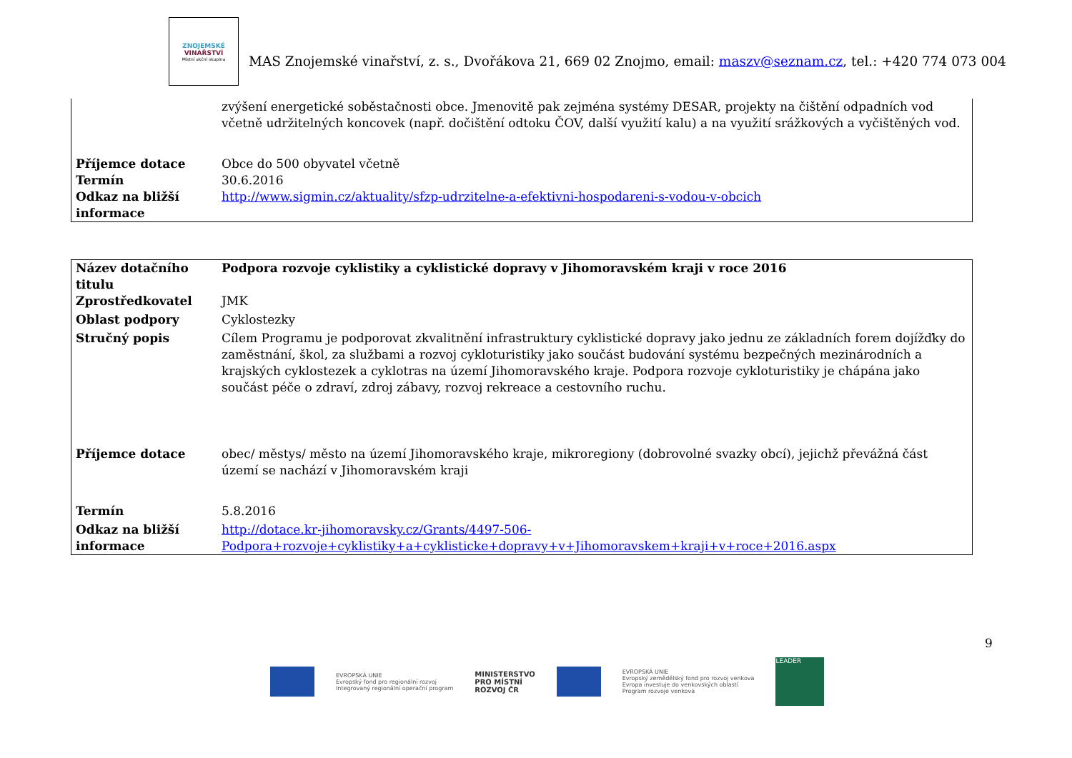ZNOJEMSKÉ
VINAŘSTVÍ
Místní akční skupina
MAS Znojemské vinařství, z. s., Dvořákova 21, 669 02 Znojmo, email: maszv@seznam.cz, tel.: +420 774 073 004
| | zvýšení energetické soběstačnosti obce. Jmenovitě pak zejména systémy DESAR, projekty na čištění odpadních vod včetně udržitelných koncovek (např. dočištění odtoku ČOV, další využití kalu) a na využití srážkových a vyčištěných vod. |
| Příjemce dotace | Obce do 500 obyvatel včetně |
| Termín | 30.6.2016 |
| Odkaz na bližší informace | http://www.sigmin.cz/aktuality/sfzp-udrzitelne-a-efektivni-hospodareni-s-vodou-v-obcich |
| Název dotačního titulu | Podpora rozvoje cyklistiky a cyklistické dopravy v Jihomoravském kraji v roce 2016 |
| Zprostředkovatel | JMK |
| Oblast podpory | Cyklostezky |
| Stručný popis | Cílem Programu je podporovat zkvalitnění infrastruktury cyklistické dopravy jako jednu ze základních forem dojížďky do zaměstnání, škol, za službami a rozvoj cykloturistiky jako součást budování systému bezpečných mezinárodních a krajských cyklostezek a cyklotras na území Jihomoravského kraje. Podpora rozvoje cykloturistiky je chápána jako součást péče o zdraví, zdroj zábavy, rozvoj rekreace a cestovního ruchu. |
| Příjemce dotace | obec/ městys/ město na území Jihomoravského kraje, mikroregiony (dobrovolné svazky obcí), jejichž převážná část území se nachází v Jihomoravském kraji |
| Termín | 5.8.2016 |
| Odkaz na bližší informace | http://dotace.kr-jihomoravsky.cz/Grants/4497-506-Podpora+rozvoje+cyklistiky+a+cyklisticke+dopravy+v+Jihomoravskem+kraji+v+roce+2016.aspx |
9
EVROPSKÁ UNIE
Evropský fond pro regionální rozvoj
Integrovaný regionální operační program
MINISTERSTVO
PRO MÍSTNÍ
ROZVOJ ČR
EVROPSKÁ UNIE
Evropský zemědělský fond pro rozvoj venkova
Evropa investuje do venkovských oblastí
Program rozvoje venkova
LEADER